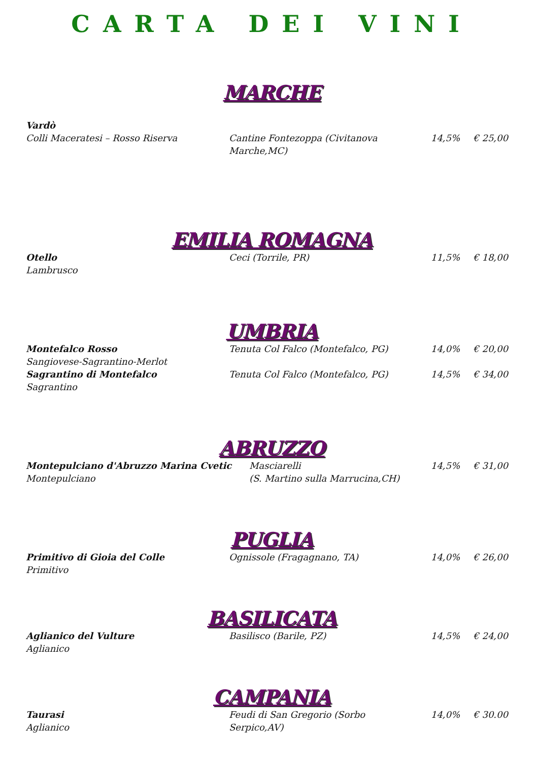CARTA DEI VINI
MARCHE
Vardò
Colli Maceratesi – Rosso Riserva
Cantine Fontezoppa (Civitanova Marche,MC)
14,5% € 25,00
EMILIA ROMAGNA
Otello
Lambrusco
Ceci (Torrile, PR) 11,5% € 18,00
UMBRIA
Montefalco Rosso
Sangiovese-Sagrantino-Merlot
Tenuta Col Falco (Montefalco, PG) 14,0% € 20,00
Sagrantino di Montefalco
Sagrantino
Tenuta Col Falco (Montefalco, PG) 14,5% € 34,00
ABRUZZO
Montepulciano d'Abruzzo Marina Cvetic
Montepulciano
Masciarelli
(S. Martino sulla Marrucina,CH)
14,5% € 31,00
PUGLIA
Primitivo di Gioia del Colle
Primitivo
Ognissole (Fragagnano, TA) 14,0% € 26,00
BASILICATA
Aglianico del Vulture
Aglianico
Basilisco (Barile, PZ) 14,5% € 24,00
CAMPANIA
Taurasi
Aglianico
Feudi di San Gregorio (Sorbo Serpico,AV)
14,0% € 30.00